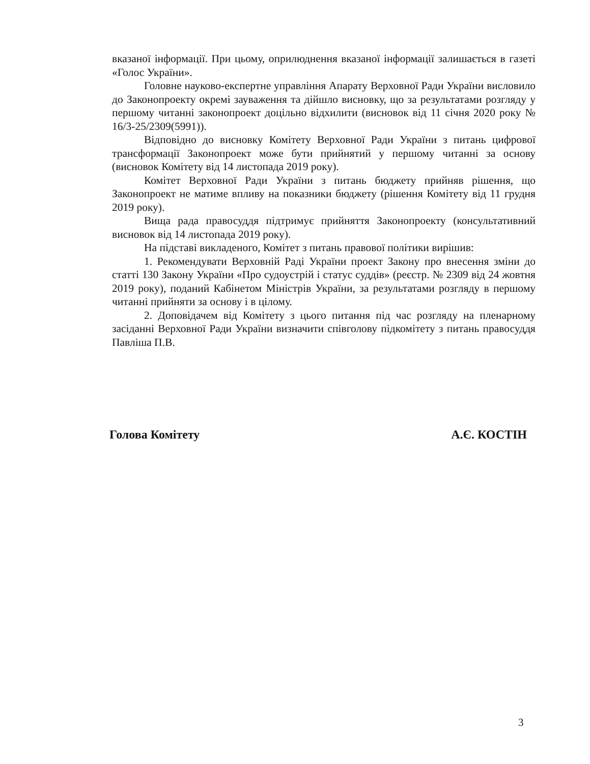вказаної інформації. При цьому, оприлюднення вказаної інформації залишається в газеті «Голос України».
Головне науково-експертне управління Апарату Верховної Ради України висловило до Законопроекту окремі зауваження та дійшло висновку, що за результатами розгляду у першому читанні законопроект доцільно відхилити (висновок від 11 січня 2020 року № 16/3-25/2309(5991)).
Відповідно до висновку Комітету Верховної Ради України з питань цифрової трансформації Законопроект може бути прийнятий у першому читанні за основу (висновок Комітету від 14 листопада 2019 року).
Комітет Верховної Ради України з питань бюджету прийняв рішення, що Законопроект не матиме впливу на показники бюджету (рішення Комітету від 11 грудня 2019 року).
Вища рада правосуддя підтримує прийняття Законопроекту (консультативний висновок від 14 листопада 2019 року).
На підставі викладеного, Комітет з питань правової політики вирішив:
1. Рекомендувати Верховній Раді України проект Закону про внесення зміни до статті 130 Закону України «Про судоустрій і статус суддів» (реєстр. № 2309 від 24 жовтня 2019 року), поданий Кабінетом Міністрів України, за результатами розгляду в першому читанні прийняти за основу і в цілому.
2. Доповідачем від Комітету з цього питання під час розгляду на пленарному засіданні Верховної Ради України визначити співголову підкомітету з питань правосуддя Павліша П.В.
Голова Комітету А.Є. КОСТІН
3